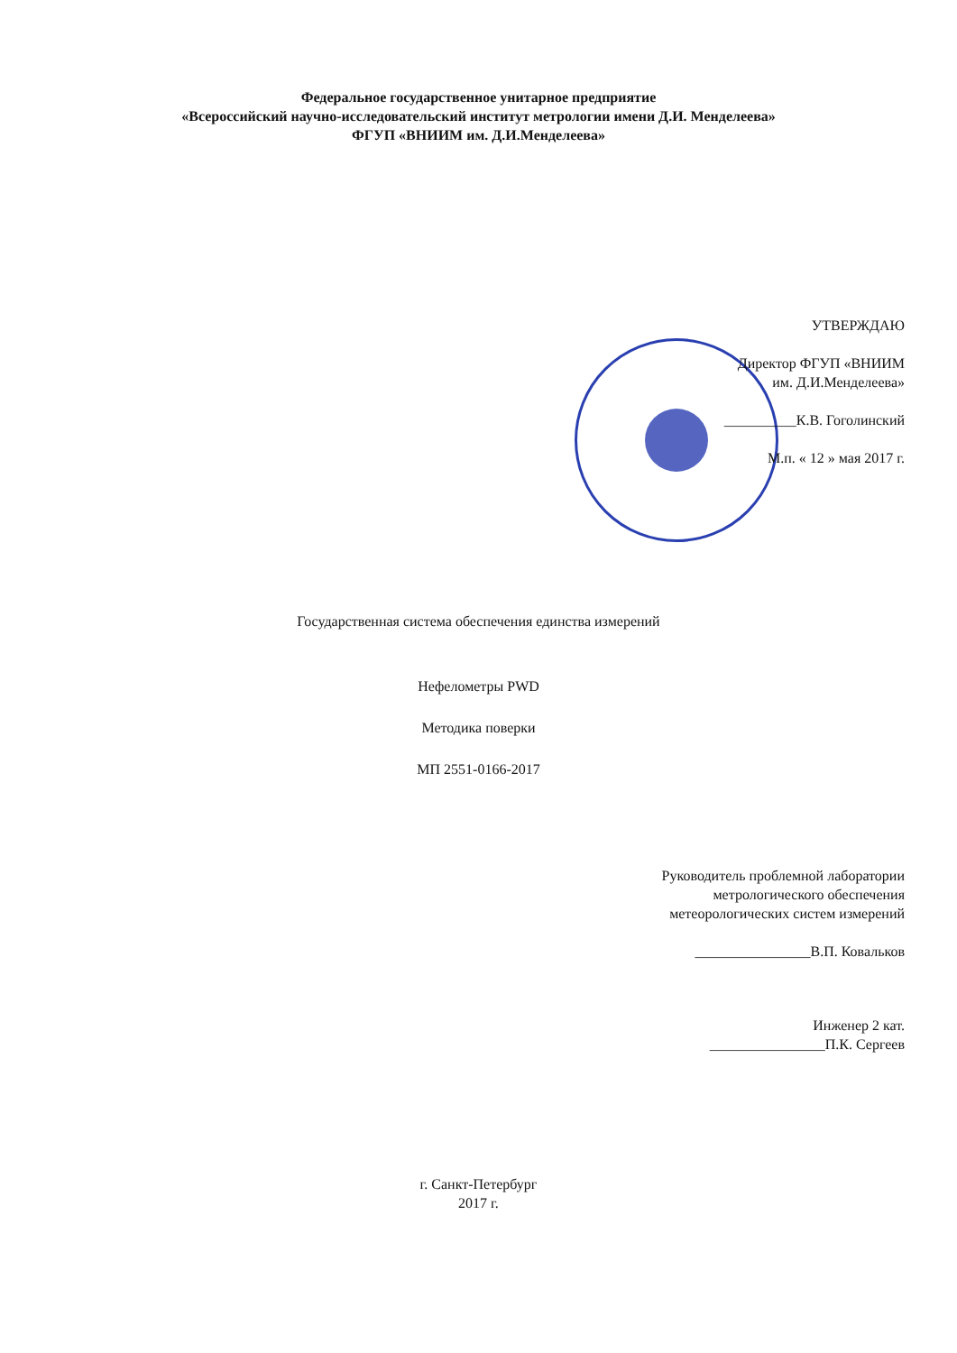Федеральное государственное унитарное предприятие
«Всероссийский научно-исследовательский институт метрологии имени Д.И. Менделеева»
ФГУП «ВНИИМ им. Д.И.Менделеева»
УТВЕРЖДАЮ
Директор ФГУП «ВНИИМ
им. Д.И.Менделеева»
__________К.В. Гоголинский
М.п. « 12 » мая 2017 г.
Государственная система обеспечения единства измерений
Нефелометры PWD
Методика поверки
МП 2551-0166-2017
Руководитель проблемной лаборатории
метрологического обеспечения
метеорологических систем измерений
________________В.П. Ковальков
Инженер 2 кат.
________________П.К. Сергеев
г. Санкт-Петербург
2017 г.